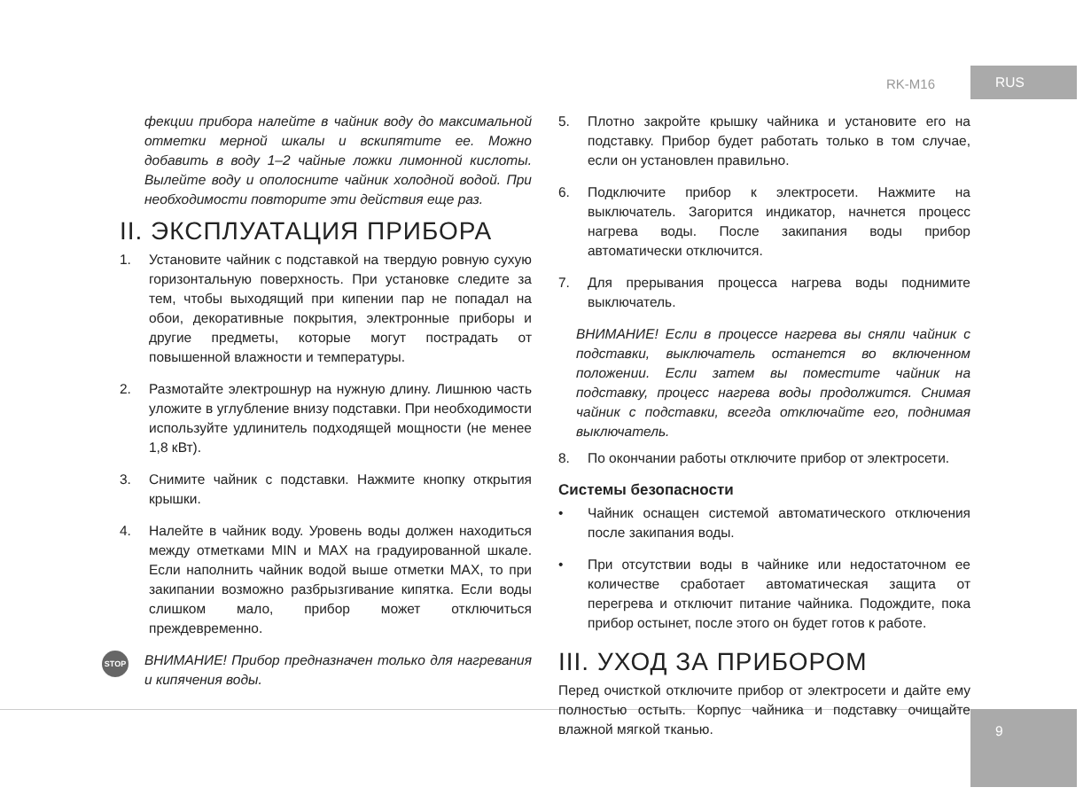RK-M16
RUS
9
фекции прибора налейте в чайник воду до максимальной отметки мерной шкалы и вскипятите ее. Можно добавить в воду 1–2 чайные ложки лимонной кислоты. Вылейте воду и ополосните чайник холодной водой. При необходимости повторите эти действия еще раз.
II. ЭКСПЛУАТАЦИЯ ПРИБОРА
1. Установите чайник с подставкой на твердую ровную сухую горизонтальную поверхность. При установке следите за тем, чтобы выходящий при кипении пар не попадал на обои, декоративные покрытия, электронные приборы и другие предметы, которые могут пострадать от повышенной влажности и температуры.
2. Размотайте электрошнур на нужную длину. Лишнюю часть уложите в углубление внизу подставки. При необходимости используйте удлинитель подходящей мощности (не менее 1,8 кВт).
3. Снимите чайник с подставки. Нажмите кнопку открытия крышки.
4. Налейте в чайник воду. Уровень воды должен находиться между отметками MIN и MAX на градуированной шкале. Если наполнить чайник водой выше отметки MAX, то при закипании возможно разбрызгивание кипятка. Если воды слишком мало, прибор может отключиться преждевременно.
STOP
ВНИМАНИЕ! Прибор предназначен только для нагревания и кипячения воды.
5. Плотно закройте крышку чайника и установите его на подставку. Прибор будет работать только в том случае, если он установлен правильно.
6. Подключите прибор к электросети. Нажмите на выключатель. Загорится индикатор, начнется процесс нагрева воды. После закипания воды прибор автоматически отключится.
7. Для прерывания процесса нагрева воды поднимите выключатель.
ВНИМАНИЕ! Если в процессе нагрева вы сняли чайник с подставки, выключатель останется во включенном положении. Если затем вы поместите чайник на подставку, процесс нагрева воды продолжится. Снимая чайник с подставки, всегда отключайте его, поднимая выключатель.
8. По окончании работы отключите прибор от электросети.
Системы безопасности
• Чайник оснащен системой автоматического отключения после закипания воды.
• При отсутствии воды в чайнике или недостаточном ее количестве сработает автоматическая защита от перегрева и отключит питание чайника. Подождите, пока прибор остынет, после этого он будет готов к работе.
III. УХОД ЗА ПРИБОРОМ
Перед очисткой отключите прибор от электросети и дайте ему полностью остыть. Корпус чайника и подставку очищайте влажной мягкой тканью.